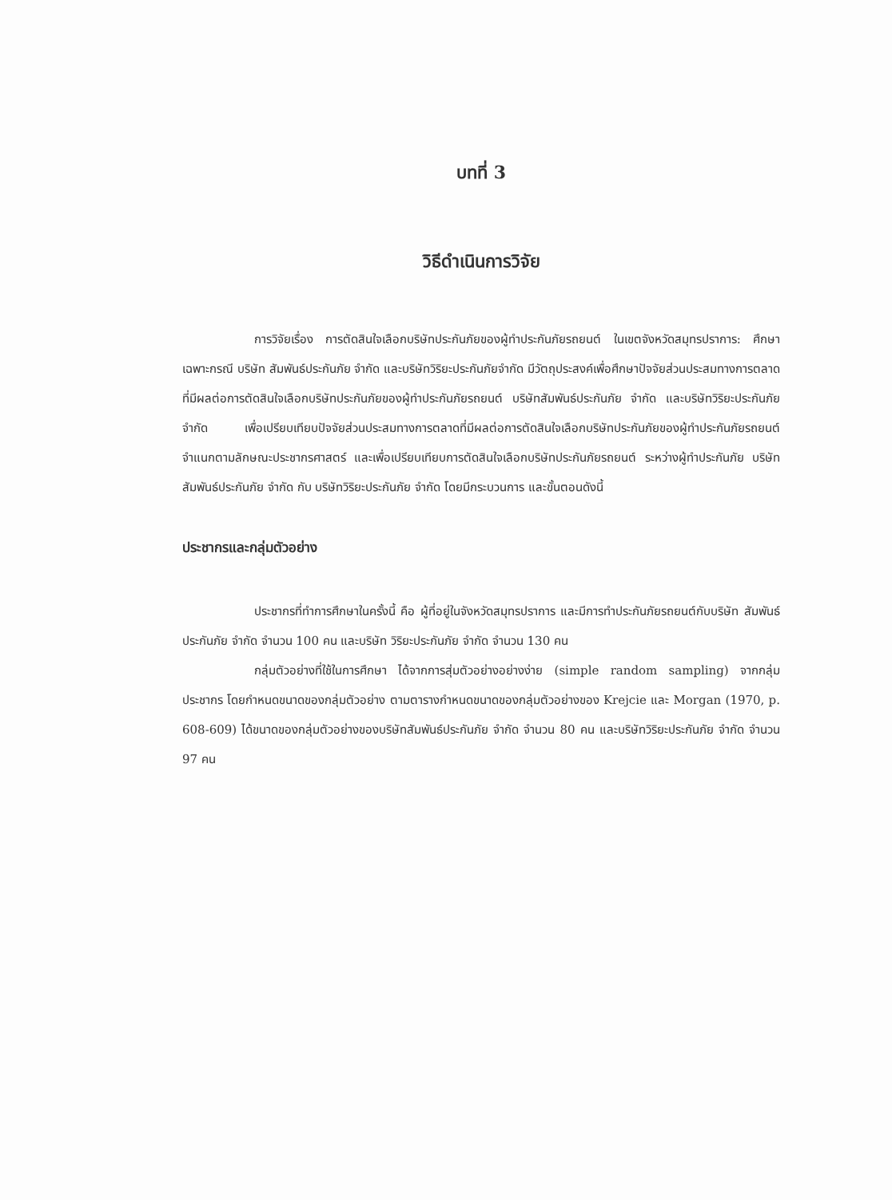บทที่ 3
วิธีดำเนินการวิจัย
การวิจัยเรื่อง การตัดสินใจเลือกบริษัทประกันภัยของผู้ทำประกันภัยรถยนต์ ในเขตจังหวัดสมุทรปราการ: ศึกษาเฉพาะกรณี บริษัท สัมพันธ์ประกันภัย จำกัด และบริษัทวิริยะประกันภัยจำกัด มีวัตถุประสงค์เพื่อศึกษาปัจจัยส่วนประสมทางการตลาดที่มีผลต่อการตัดสินใจเลือกบริษัทประกันภัยของผู้ทำประกันภัยรถยนต์ บริษัทสัมพันธ์ประกันภัย จำกัด และบริษัทวิริยะประกันภัย จำกัด เพื่อเปรียบเทียบปัจจัยส่วนประสมทางการตลาดที่มีผลต่อการตัดสินใจเลือกบริษัทประกันภัยของผู้ทำประกันภัยรถยนต์ จำแนกตามลักษณะประชากรศาสตร์ และเพื่อเปรียบเทียบการตัดสินใจเลือกบริษัทประกันภัยรถยนต์ ระหว่างผู้ทำประกันภัย บริษัทสัมพันธ์ประกันภัย จำกัด กับ บริษัทวิริยะประกันภัย จำกัด โดยมีกระบวนการ และขั้นตอนดังนี้
ประชากรและกลุ่มตัวอย่าง
ประชากรที่ทำการศึกษาในครั้งนี้ คือ ผู้ที่อยู่ในจังหวัดสมุทรปราการ และมีการทำประกันภัยรถยนต์กับบริษัท สัมพันธ์ประกันภัย จำกัด จำนวน 100 คน และบริษัท วิริยะประกันภัย จำกัด จำนวน 130 คน
กลุ่มตัวอย่างที่ใช้ในการศึกษา ได้จากการสุ่มตัวอย่างอย่างง่าย (simple random sampling) จากกลุ่มประชากร โดยกำหนดขนาดของกลุ่มตัวอย่าง ตามตารางกำหนดขนาดของกลุ่มตัวอย่างของ Krejcie และ Morgan (1970, p. 608-609) ได้ขนาดของกลุ่มตัวอย่างของบริษัทสัมพันธ์ประกันภัย จำกัด จำนวน 80 คน และบริษัทวิริยะประกันภัย จำกัด จำนวน 97 คน